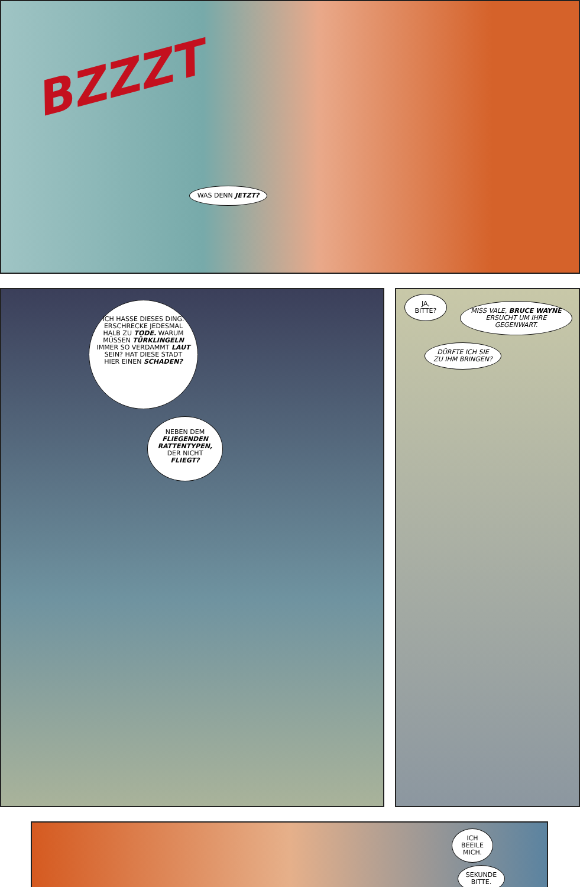BZZZT
WAS DENN JETZT?
ICH HASSE DIESES DING. ERSCHRECKE JEDESMAL HALB ZU TODE. WARUM MÜSSEN TÜRKLINGELN IMMER SO VERDAMMT LAUT SEIN? HAT DIESE STADT HIER EINEN SCHADEN?
NEBEN DEM FLIEGENDEN RATTENTYPEN, DER NICHT FLIEGT?
JA, BITTE?
MISS VALE, BRUCE WAYNE ERSUCHT UM IHRE GEGENWART.
DÜRFTE ICH SIE ZU IHM BRINGEN?
ICH BEEILE MICH.
SEKUNDE BITTE.